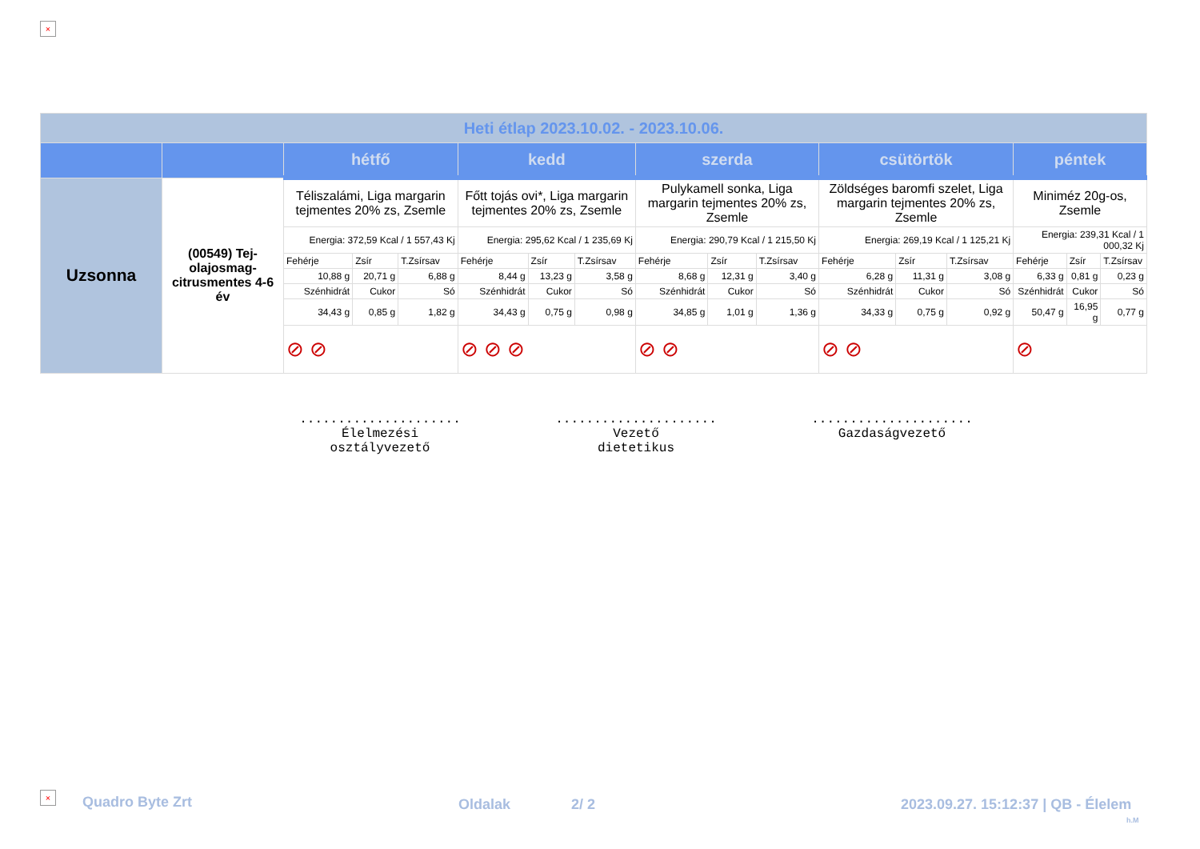×
| Heti étlap 2023.10.02. - 2023.10.06. | | | | | | | | | | | | | | | | |
| | | hétfő | | | kedd | | | szerda | | | csütörtök | | | péntek | | |
| Uzsonna | (00549) Tej-olajosmag-citrusmentes 4-6 év | Téliszalámi, Liga margarin tejmentes 20% zs, Zsemle | | | Főtt tojás ovi*, Liga margarin tejmentes 20% zs, Zsemle | | | Pulykamell sonka, Liga margarin tejmentes 20% zs, Zsemle | | | Zöldséges baromfi szelet, Liga margarin tejmentes 20% zs, Zsemle | | | Miniméz 20g-os, Zsemle | | |
| | | Energia: 372,59 Kcal / 1 557,43 Kj | | | Energia: 295,62 Kcal / 1 235,69 Kj | | | Energia: 290,79 Kcal / 1 215,50 Kj | | | Energia: 269,19 Kcal / 1 125,21 Kj | | | Energia: 239,31 Kcal / 1 000,32 Kj | | |
| | | Fehérje | Zsír | T.Zsírsav | Fehérje | Zsír | T.Zsírsav | Fehérje | Zsír | T.Zsírsav | Fehérje | Zsír | T.Zsírsav | Fehérje | Zsír | T.Zsírsav |
| | | 10,88 g | 20,71 g | 6,88 g | 8,44 g | 13,23 g | 3,58 g | 8,68 g | 12,31 g | 3,40 g | 6,28 g | 11,31 g | 3,08 g | 6,33 g | 0,81 g | 0,23 g |
| | | Szénhidrát | Cukor | Só | Szénhidrát | Cukor | Só | Szénhidrát | Cukor | Só | Szénhidrát | Cukor | Só | Szénhidrát | Cukor | Só |
| | | 34,43 g | 0,85 g | 1,82 g | 34,43 g | 0,75 g | 0,98 g | 34,85 g | 1,01 g | 1,36 g | 34,33 g | 0,75 g | 0,92 g | 50,47 g | 16,95 g | 0,77 g |
| | | ⊘ ⊘ | | | ⊘ ⊘ ⊘ | | | ⊘ ⊘ | | | ⊘ ⊘ | | | ⊘ | | |
.....................
Élelmezési
osztályvezető
.....................
Vezető
dietetikus
.....................
Gazdaságvezető
× Quadro Byte Zrt Oldalak 2/ 2
2023.09.27. 15:12:37 | QB - Élelem
h.M